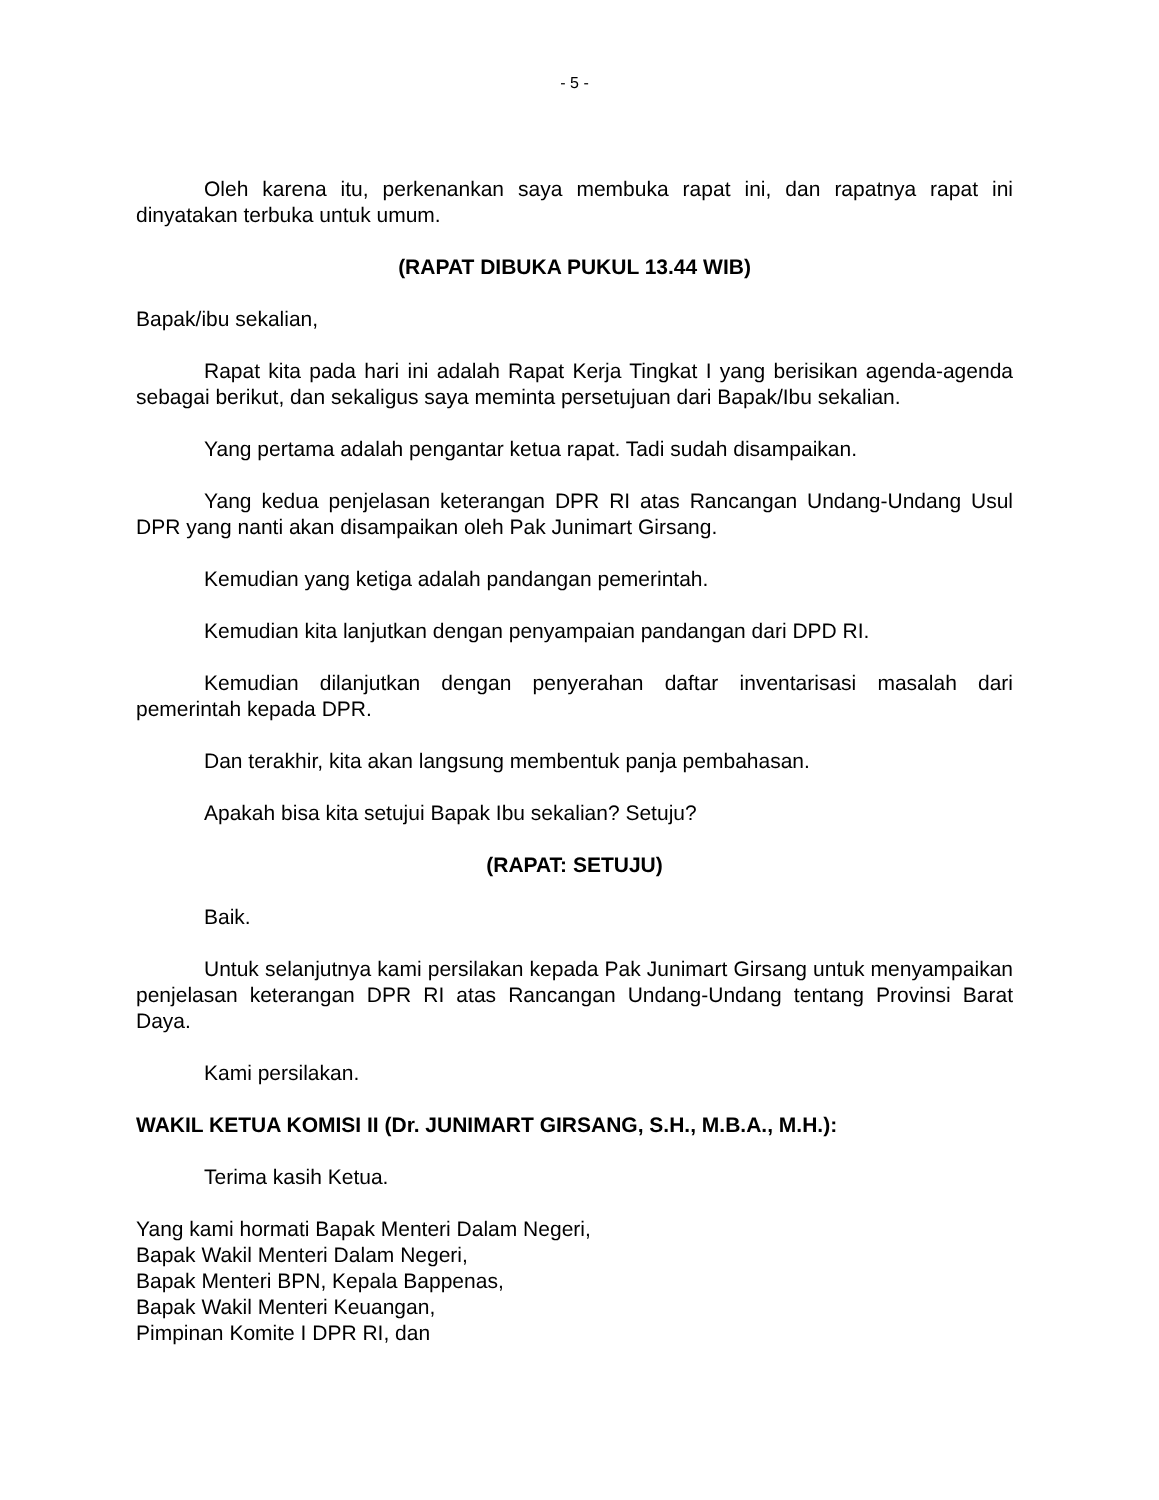- 5 -
Oleh karena itu, perkenankan saya membuka rapat ini, dan rapatnya rapat ini dinyatakan terbuka untuk umum.
(RAPAT DIBUKA PUKUL 13.44 WIB)
Bapak/ibu sekalian,
Rapat kita pada hari ini adalah Rapat Kerja Tingkat I yang berisikan agenda-agenda sebagai berikut, dan sekaligus saya meminta persetujuan dari Bapak/Ibu sekalian.
Yang pertama adalah pengantar ketua rapat. Tadi sudah disampaikan.
Yang kedua penjelasan keterangan DPR RI atas Rancangan Undang-Undang Usul DPR yang nanti akan disampaikan oleh Pak Junimart Girsang.
Kemudian yang ketiga adalah pandangan pemerintah.
Kemudian kita lanjutkan dengan penyampaian pandangan dari DPD RI.
Kemudian dilanjutkan dengan penyerahan daftar inventarisasi masalah dari pemerintah kepada DPR.
Dan terakhir, kita akan langsung membentuk panja pembahasan.
Apakah bisa kita setujui Bapak Ibu sekalian? Setuju?
(RAPAT: SETUJU)
Baik.
Untuk selanjutnya kami persilakan kepada Pak Junimart Girsang untuk menyampaikan penjelasan keterangan DPR RI atas Rancangan Undang-Undang tentang Provinsi Barat Daya.
Kami persilakan.
WAKIL KETUA KOMISI II (Dr. JUNIMART GIRSANG, S.H., M.B.A., M.H.):
Terima kasih Ketua.
Yang kami hormati Bapak Menteri Dalam Negeri,
Bapak Wakil Menteri Dalam Negeri,
Bapak Menteri BPN, Kepala Bappenas,
Bapak Wakil Menteri Keuangan,
Pimpinan Komite I DPR RI, dan